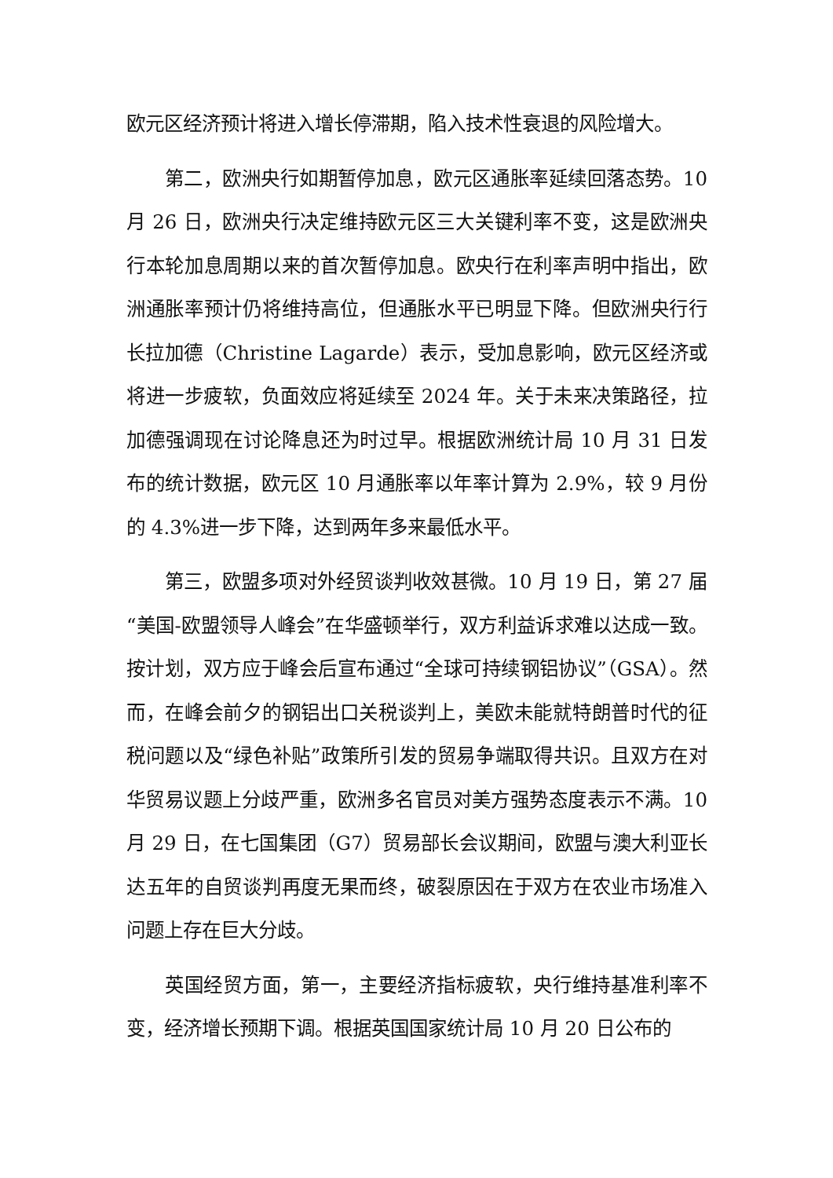欧元区经济预计将进入增长停滞期，陷入技术性衰退的风险增大。
第二，欧洲央行如期暂停加息，欧元区通胀率延续回落态势。10 月 26 日，欧洲央行决定维持欧元区三大关键利率不变，这是欧洲央行本轮加息周期以来的首次暂停加息。欧央行在利率声明中指出，欧洲通胀率预计仍将维持高位，但通胀水平已明显下降。但欧洲央行行长拉加德（Christine Lagarde）表示，受加息影响，欧元区经济或将进一步疲软，负面效应将延续至 2024 年。关于未来决策路径，拉加德强调现在讨论降息还为时过早。根据欧洲统计局 10 月 31 日发布的统计数据，欧元区 10 月通胀率以年率计算为 2.9%，较 9 月份的 4.3%进一步下降，达到两年多来最低水平。
第三，欧盟多项对外经贸谈判收效甚微。10 月 19 日，第 27 届“美国-欧盟领导人峰会”在华盛顿举行，双方利益诉求难以达成一致。按计划，双方应于峰会后宣布通过“全球可持续钢铝协议”（GSA）。然而，在峰会前夕的钢铝出口关税谈判上，美欧未能就特朗普时代的征税问题以及“绿色补贴”政策所引发的贸易争端取得共识。且双方在对华贸易议题上分歧严重，欧洲多名官员对美方强势态度表示不满。10 月 29 日，在七国集团（G7）贸易部长会议期间，欧盟与澳大利亚长达五年的自贸谈判再度无果而终，破裂原因在于双方在农业市场准入问题上存在巨大分歧。
英国经贸方面，第一，主要经济指标疲软，央行维持基准利率不变，经济增长预期下调。根据英国国家统计局 10 月 20 日公布的